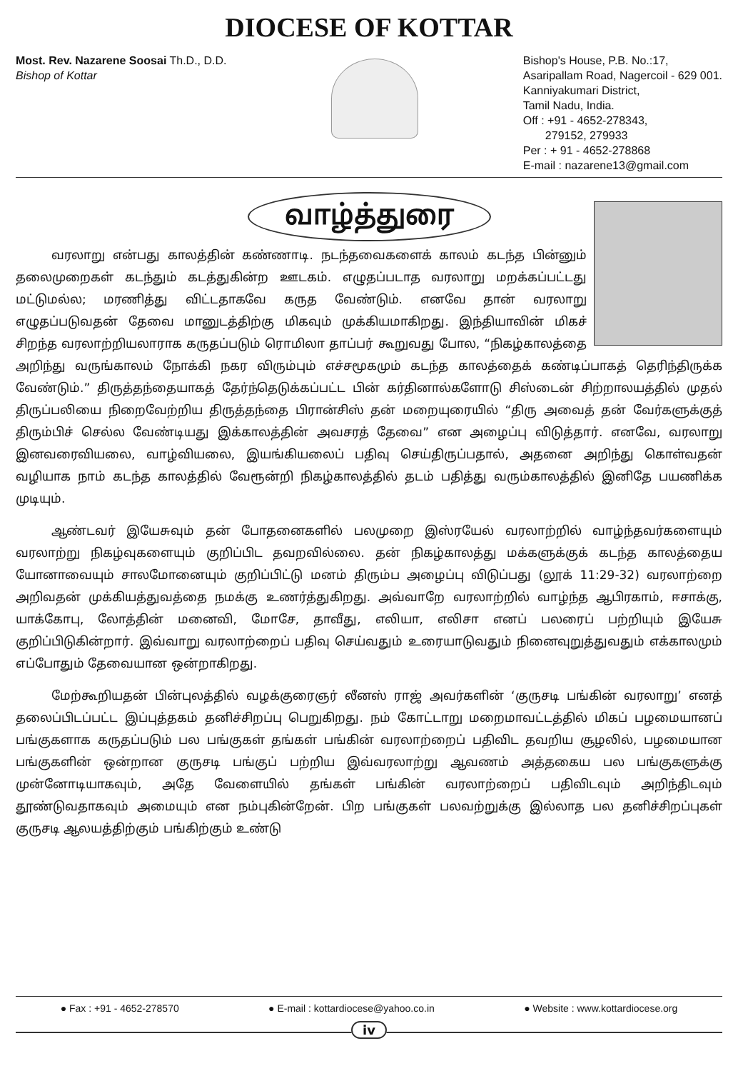DIOCESE OF KOTTAR
Most. Rev. Nazarene Soosai Th.D., D.D.
Bishop of Kottar
Bishop's House, P.B. No.:17,
Asaripallam Road, Nagercoil - 629 001.
Kanniyakumari District,
Tamil Nadu, India.
Off : +91 - 4652-278343,
279152, 279933
Per : + 91 - 4652-278868
E-mail : nazarene13@gmail.com
வாழ்த்துரை
வரலாறு என்பது காலத்தின் கண்ணாடி. நடந்தவைகளைக் காலம் கடந்த பின்னும் தலைமுறைகள் கடந்தும் கடத்துகின்ற ஊடகம். எழுதப்படாத வரலாறு மறக்கப்பட்டது மட்டுமல்ல; மரணித்து விட்டதாகவே கருத வேண்டும். எனவே தான் வரலாறு எழுதப்படுவதன் தேவை மானுடத்திற்கு மிகவும் முக்கியமாகிறது. இந்தியாவின் மிகச் சிறந்த வரலாற்றியலாராக கருதப்படும் ரொமிலா தாப்பர் கூறுவது போல, “நிகழ்காலத்தை அறிந்து வருங்காலம் நோக்கி நகர விரும்பும் எச்சமூகமும் கடந்த காலத்தைக் கண்டிப்பாகத் தெரிந்திருக்க வேண்டும்.” திருத்தந்தையாகத் தேர்ந்தெடுக்கப்பட்ட பின் கர்தினால்களோடு சிஸ்டைன் சிற்றாலயத்தில் முதல் திருப்பலியை நிறைவேற்றிய திருத்தந்தை பிரான்சிஸ் தன் மறையுரையில் “திரு அவைத் தன் வேர்களுக்குத் திரும்பிச் செல்ல வேண்டியது இக்காலத்தின் அவசரத் தேவை” என அழைப்பு விடுத்தார். எனவே, வரலாறு இனவரைவியலை, வாழ்வியலை, இயங்கியலைப் பதிவு செய்திருப்பதால், அதனை அறிந்து கொள்வதன் வழியாக நாம் கடந்த காலத்தில் வேரூன்றி நிகழ்காலத்தில் தடம் பதித்து வரும்காலத்தில் இனிதே பயணிக்க முடியும்.
ஆண்டவர் இயேசுவும் தன் போதனைகளில் பலமுறை இஸ்ரயேல் வரலாற்றில் வாழ்ந்தவர்களையும் வரலாற்று நிகழ்வுகளையும் குறிப்பிட தவறவில்லை. தன் நிகழ்காலத்து மக்களுக்குக் கடந்த காலத்தைய யோனாவையும் சாலமோனையும் குறிப்பிட்டு மனம் திரும்ப அழைப்பு விடுப்பது (லூக் 11:29-32) வரலாற்றை அறிவதன் முக்கியத்துவத்தை நமக்கு உணர்த்துகிறது. அவ்வாறே வரலாற்றில் வாழ்ந்த ஆபிரகாம், ஈசாக்கு, யாக்கோபு, லோத்தின் மனைவி, மோசே, தாவீது, எலியா, எலிசா எனப் பலரைப் பற்றியும் இயேசு குறிப்பிடுகின்றார். இவ்வாறு வரலாற்றைப் பதிவு செய்வதும் உரையாடுவதும் நினைவுறுத்துவதும் எக்காலமும் எப்போதும் தேவையான ஒன்றாகிறது.
மேற்கூறியதன் பின்புலத்தில் வழக்குரைஞர் லீனஸ் ராஜ் அவர்களின் ‘குருசடி பங்கின் வரலாறு’ எனத் தலைப்பிடப்பட்ட இப்புத்தகம் தனிச்சிறப்பு பெறுகிறது. நம் கோட்டாறு மறைமாவட்டத்தில் மிகப் பழமையானப் பங்குகளாக கருதப்படும் பல பங்குகள் தங்கள் பங்கின் வரலாற்றைப் பதிவிட தவறிய சூழலில், பழமையான பங்குகளின் ஒன்றான குருசடி பங்குப் பற்றிய இவ்வரலாற்று ஆவணம் அத்தகைய பல பங்குகளுக்கு முன்னோடியாகவும், அதே வேளையில் தங்கள் பங்கின் வரலாற்றைப் பதிவிடவும் அறிந்திடவும் தூண்டுவதாகவும் அமையும் என நம்புகின்றேன். பிற பங்குகள் பலவற்றுக்கு இல்லாத பல தனிச்சிறப்புகள் குருசடி ஆலயத்திற்கும் பங்கிற்கும் உண்டு
● Fax : +91 - 4652-278570 ● E-mail : kottardiocese@yahoo.co.in ● Website : www.kottardiocese.org
iv